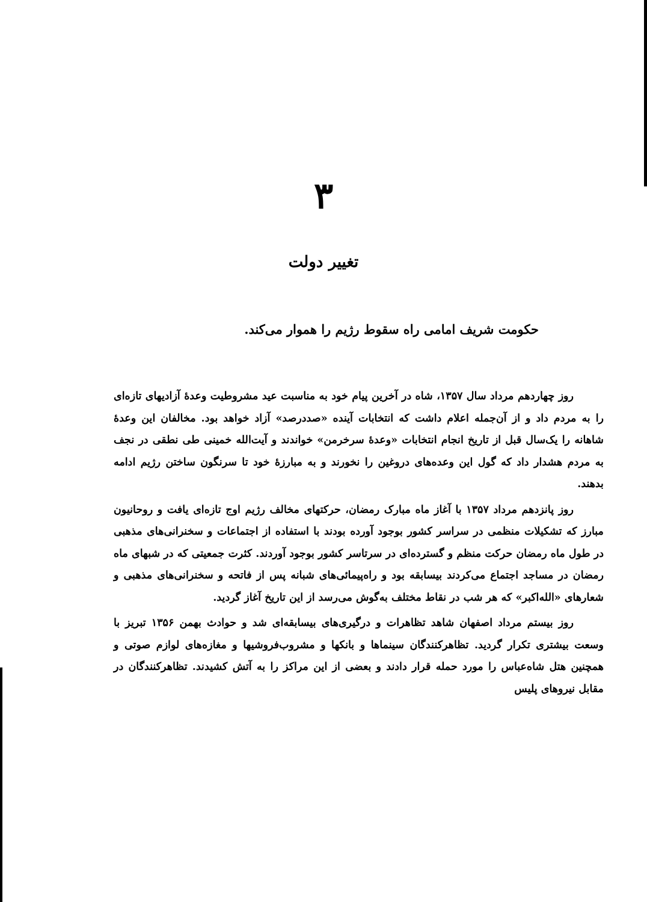۳
تغییر دولت
حکومت شریف امامی راه سقوط رژیم را هموار می‌کند.
روز چهاردهم مرداد سال ۱۳۵۷، شاه در آخرین پیام خود به مناسبت عید مشروطیت وعدهٔ آزادیهای تازه‌ای را به مردم داد و از آن‌جمله اعلام داشت که انتخابات آینده «صددرصد» آزاد خواهد بود. مخالفان این وعدهٔ شاهانه را یک‌سال قبل از تاریخ انجام انتخابات «وعدهٔ سرخرمن» خواندند و آیت‌الله خمینی طی نطقی در نجف به مردم هشدار داد که گول این وعده‌های دروغین را نخورند و به مبارزهٔ خود تا سرنگون ساختن رژیم ادامه بدهند.
روز پانزدهم مرداد ۱۳۵۷ با آغاز ماه مبارک رمضان، حرکتهای مخالف رژیم اوج تازه‌ای یافت و روحانیون مبارز که تشکیلات منظمی در سراسر کشور بوجود آورده بودند با استفاده از اجتماعات و سخنرانی‌های مذهبی در طول ماه رمضان حرکت منظم و گسترده‌ای در سرتاسر کشور بوجود آوردند. کثرت جمعیتی که در شبهای ماه رمضان در مساجد اجتماع می‌کردند بیسابقه بود و راه‌پیمائی‌های شبانه پس از فاتحه و سخنرانی‌های مذهبی و شعارهای «الله‌اکبر» که هر شب در نقاط مختلف به‌گوش می‌رسد از این تاریخ آغاز گردید.
روز بیستم مرداد اصفهان شاهد تظاهرات و درگیری‌های بیسابقه‌ای شد و حوادث بهمن ۱۳۵۶ تبریز با وسعت بیشتری تکرار گردید. تظاهرکنندگان سینماها و بانکها و مشروب‌فروشیها و مغازه‌های لوازم صوتی و همچنین هتل شاه‌عباس را مورد حمله قرار دادند و بعضی از این مراکز را به آتش کشیدند. تظاهرکنندگان در مقابل نیروهای پلیس